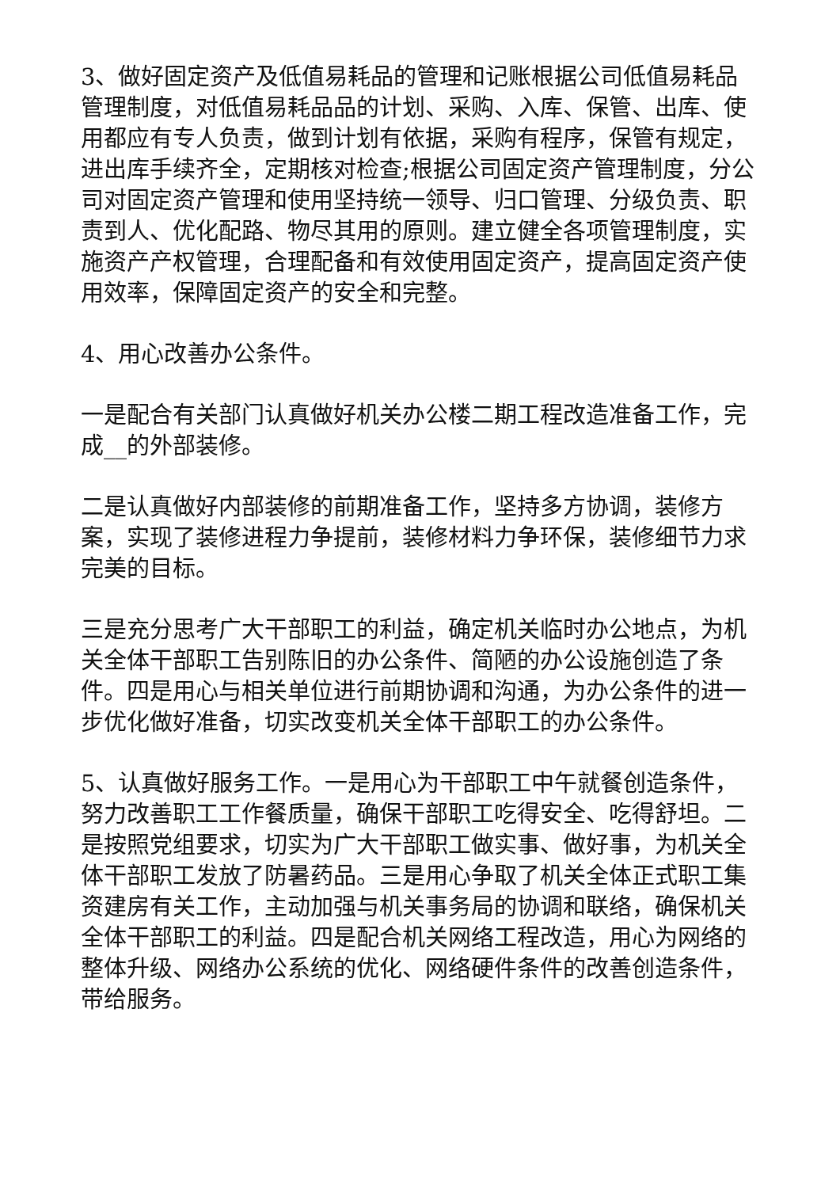3、做好固定资产及低值易耗品的管理和记账根据公司低值易耗品管理制度，对低值易耗品品的计划、采购、入库、保管、出库、使用都应有专人负责，做到计划有依据，采购有程序，保管有规定，进出库手续齐全，定期核对检查;根据公司固定资产管理制度，分公司对固定资产管理和使用坚持统一领导、归口管理、分级负责、职责到人、优化配路、物尽其用的原则。建立健全各项管理制度，实施资产产权管理，合理配备和有效使用固定资产，提高固定资产使用效率，保障固定资产的安全和完整。
4、用心改善办公条件。
一是配合有关部门认真做好机关办公楼二期工程改造准备工作，完成__的外部装修。
二是认真做好内部装修的前期准备工作，坚持多方协调，装修方案，实现了装修进程力争提前，装修材料力争环保，装修细节力求完美的目标。
三是充分思考广大干部职工的利益，确定机关临时办公地点，为机关全体干部职工告别陈旧的办公条件、简陋的办公设施创造了条件。四是用心与相关单位进行前期协调和沟通，为办公条件的进一步优化做好准备，切实改变机关全体干部职工的办公条件。
5、认真做好服务工作。一是用心为干部职工中午就餐创造条件，努力改善职工工作餐质量，确保干部职工吃得安全、吃得舒坦。二是按照党组要求，切实为广大干部职工做实事、做好事，为机关全体干部职工发放了防暑药品。三是用心争取了机关全体正式职工集资建房有关工作，主动加强与机关事务局的协调和联络，确保机关全体干部职工的利益。四是配合机关网络工程改造，用心为网络的整体升级、网络办公系统的优化、网络硬件条件的改善创造条件，带给服务。